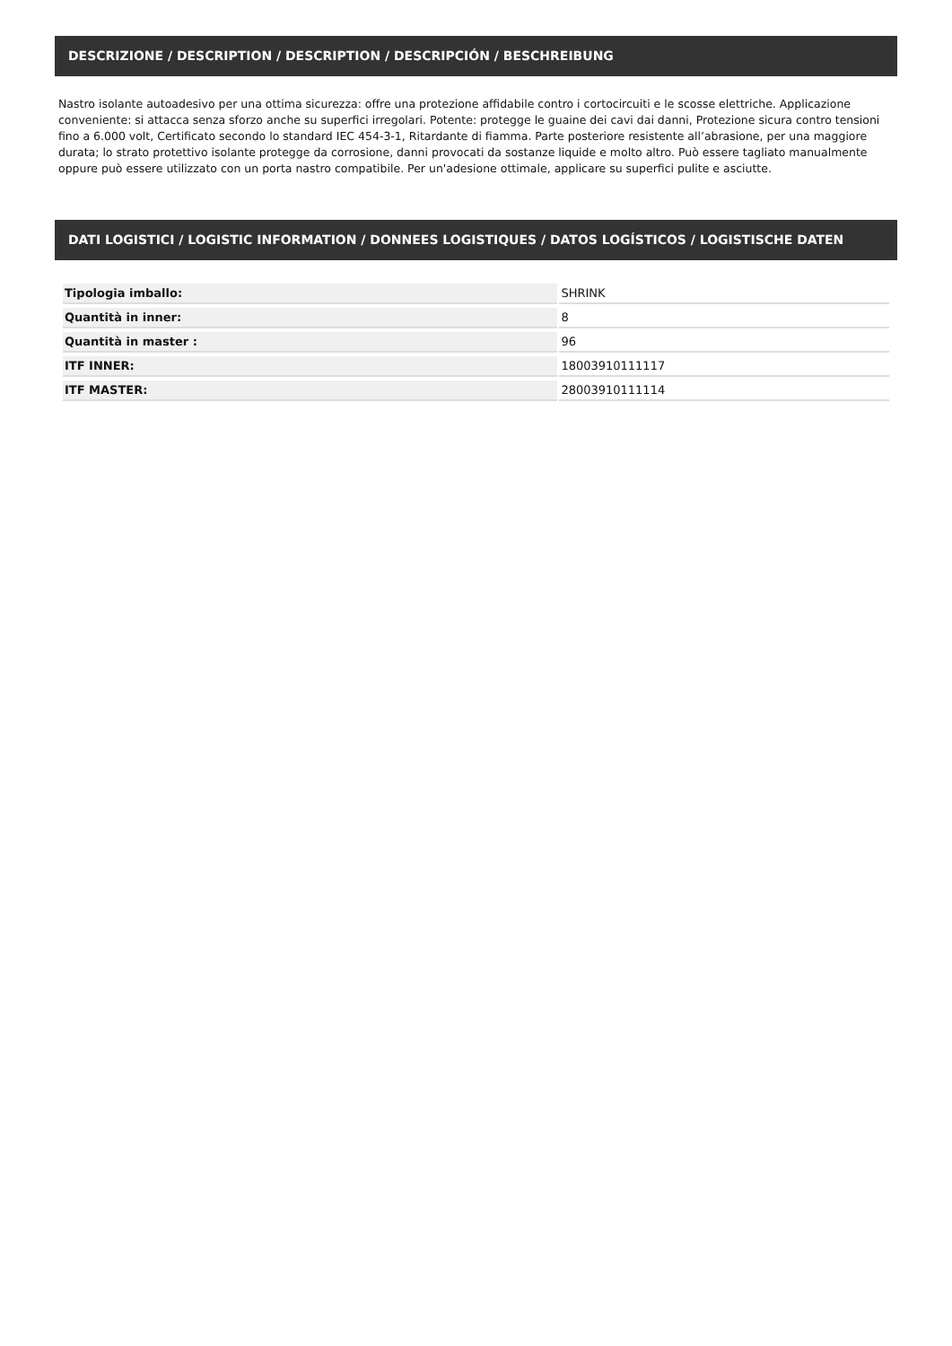DESCRIZIONE / DESCRIPTION / DESCRIPTION / DESCRIPCIÓN / BESCHREIBUNG
Nastro isolante autoadesivo per una ottima sicurezza: offre una protezione affidabile contro i cortocircuiti e le scosse elettriche. Applicazione conveniente: si attacca senza sforzo anche su superfici irregolari. Potente: protegge le guaine dei cavi dai danni, Protezione sicura contro tensioni fino a 6.000 volt, Certificato secondo lo standard IEC 454-3-1, Ritardante di fiamma. Parte posteriore resistente all’abrasione, per una maggiore durata; lo strato protettivo isolante protegge da corrosione, danni provocati da sostanze liquide e molto altro. Può essere tagliato manualmente oppure può essere utilizzato con un porta nastro compatibile. Per un'adesione ottimale, applicare su superfici pulite e asciutte.
DATI LOGISTICI / LOGISTIC INFORMATION / DONNEES LOGISTIQUES / DATOS LOGÍSTICOS / LOGISTISCHE DATEN
| Tipologia imballo: | SHRINK |
| Quantità in inner: | 8 |
| Quantità in master : | 96 |
| ITF INNER: | 18003910111117 |
| ITF MASTER: | 28003910111114 |